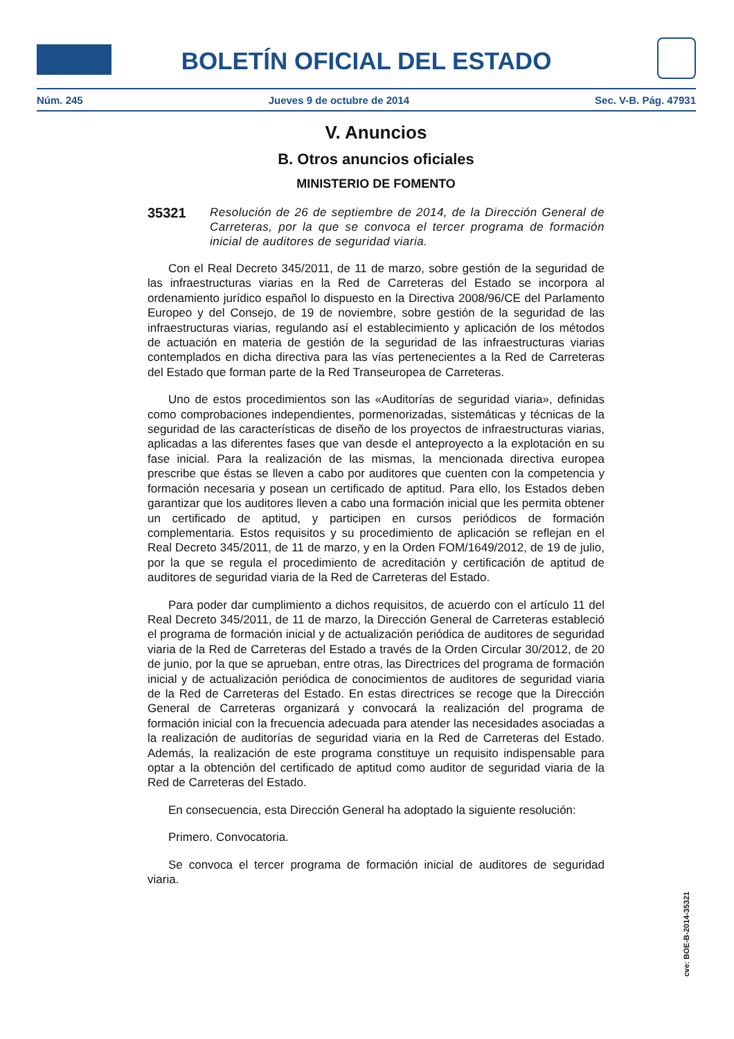BOLETÍN OFICIAL DEL ESTADO
Núm. 245 Jueves 9 de octubre de 2014 Sec. V-B. Pág. 47931
V. Anuncios
B. Otros anuncios oficiales
MINISTERIO DE FOMENTO
35321
Resolución de 26 de septiembre de 2014, de la Dirección General de Carreteras, por la que se convoca el tercer programa de formación inicial de auditores de seguridad viaria.
Con el Real Decreto 345/2011, de 11 de marzo, sobre gestión de la seguridad de las infraestructuras viarias en la Red de Carreteras del Estado se incorpora al ordenamiento jurídico español lo dispuesto en la Directiva 2008/96/CE del Parlamento Europeo y del Consejo, de 19 de noviembre, sobre gestión de la seguridad de las infraestructuras viarias, regulando así el establecimiento y aplicación de los métodos de actuación en materia de gestión de la seguridad de las infraestructuras viarias contemplados en dicha directiva para las vías pertenecientes a la Red de Carreteras del Estado que forman parte de la Red Transeuropea de Carreteras.
Uno de estos procedimientos son las «Auditorías de seguridad viaria», definidas como comprobaciones independientes, pormenorizadas, sistemáticas y técnicas de la seguridad de las características de diseño de los proyectos de infraestructuras viarias, aplicadas a las diferentes fases que van desde el anteproyecto a la explotación en su fase inicial. Para la realización de las mismas, la mencionada directiva europea prescribe que éstas se lleven a cabo por auditores que cuenten con la competencia y formación necesaria y posean un certificado de aptitud. Para ello, los Estados deben garantizar que los auditores lleven a cabo una formación inicial que les permita obtener un certificado de aptitud, y participen en cursos periódicos de formación complementaria. Estos requisitos y su procedimiento de aplicación se reflejan en el Real Decreto 345/2011, de 11 de marzo, y en la Orden FOM/1649/2012, de 19 de julio, por la que se regula el procedimiento de acreditación y certificación de aptitud de auditores de seguridad viaria de la Red de Carreteras del Estado.
Para poder dar cumplimiento a dichos requisitos, de acuerdo con el artículo 11 del Real Decreto 345/2011, de 11 de marzo, la Dirección General de Carreteras estableció el programa de formación inicial y de actualización periódica de auditores de seguridad viaria de la Red de Carreteras del Estado a través de la Orden Circular 30/2012, de 20 de junio, por la que se aprueban, entre otras, las Directrices del programa de formación inicial y de actualización periódica de conocimientos de auditores de seguridad viaria de la Red de Carreteras del Estado. En estas directrices se recoge que la Dirección General de Carreteras organizará y convocará la realización del programa de formación inicial con la frecuencia adecuada para atender las necesidades asociadas a la realización de auditorías de seguridad viaria en la Red de Carreteras del Estado. Además, la realización de este programa constituye un requisito indispensable para optar a la obtención del certificado de aptitud como auditor de seguridad viaria de la Red de Carreteras del Estado.
En consecuencia, esta Dirección General ha adoptado la siguiente resolución:
Primero. Convocatoria.
Se convoca el tercer programa de formación inicial de auditores de seguridad viaria.
cve: BOE-B-2014-35321